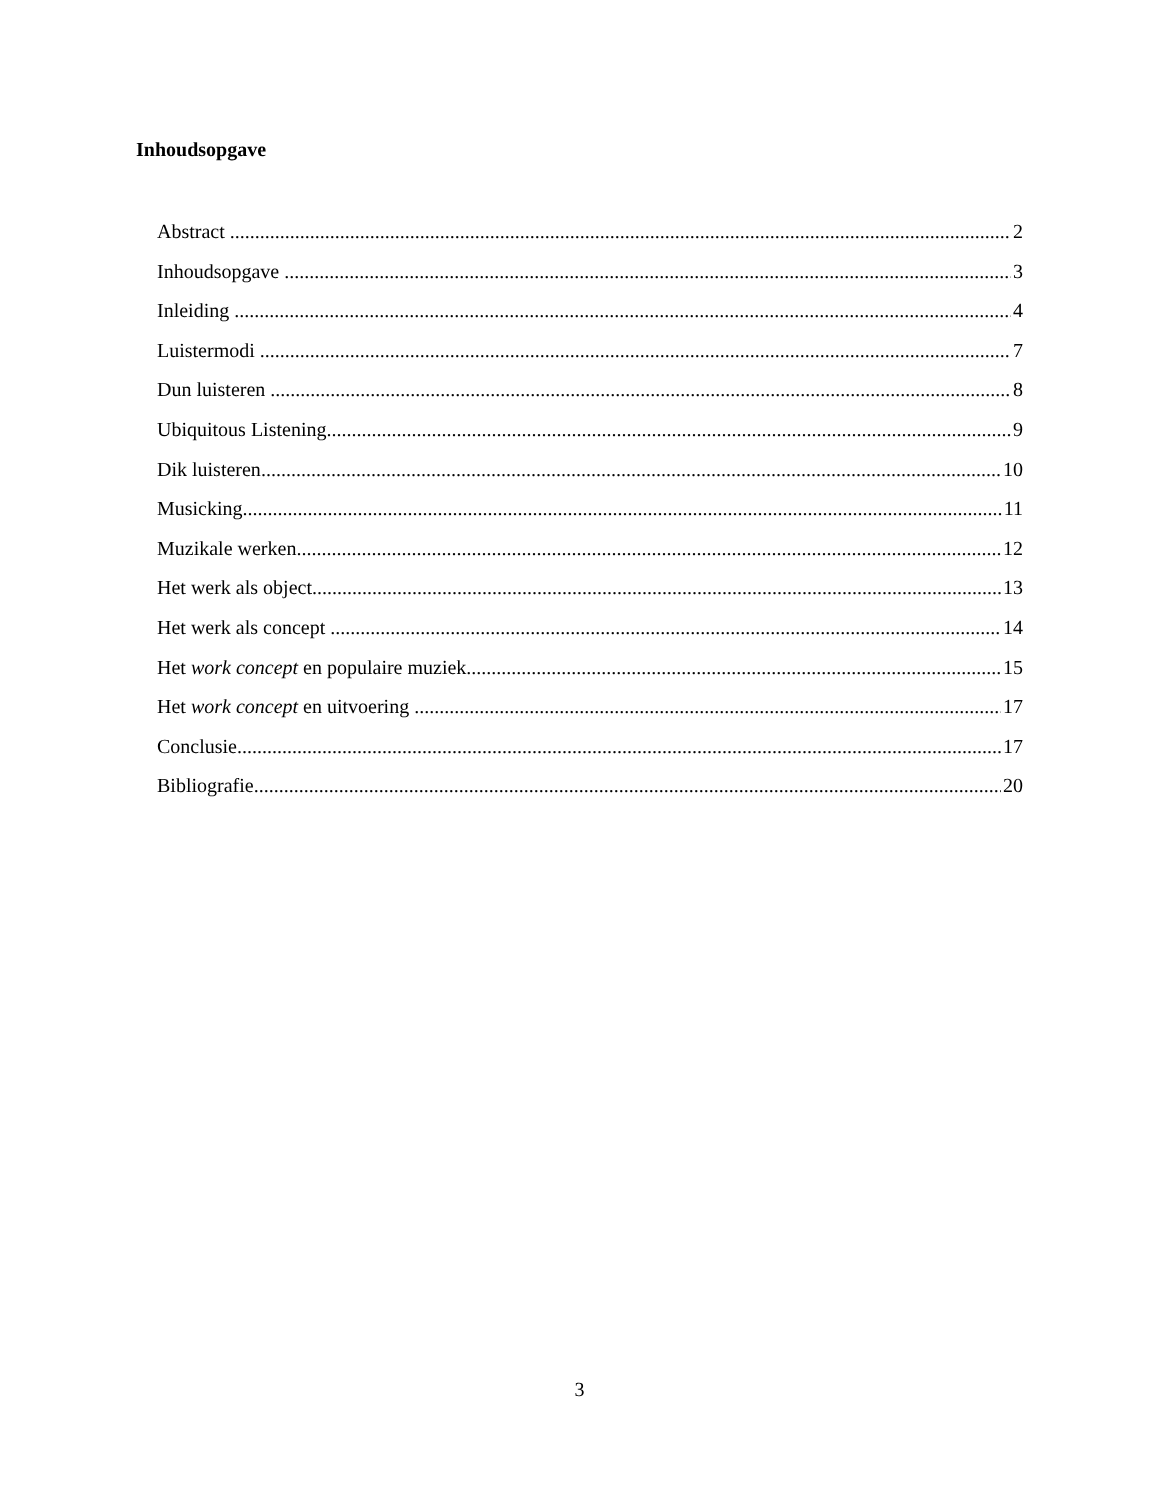Inhoudsopgave
Abstract 2
Inhoudsopgave 3
Inleiding 4
Luistermodi 7
Dun luisteren 8
Ubiquitous Listening 9
Dik luisteren 10
Musicking 11
Muzikale werken 12
Het werk als object 13
Het werk als concept 14
Het work concept en populaire muziek 15
Het work concept en uitvoering 17
Conclusie 17
Bibliografie 20
3